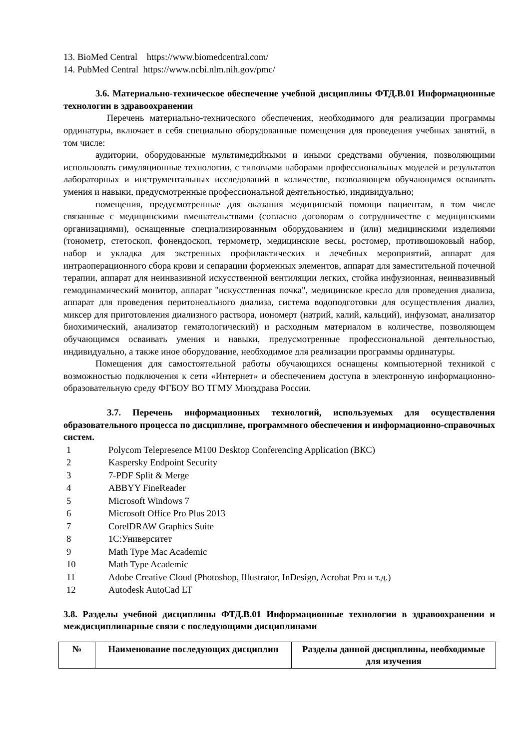13. BioMed Central https://www.biomedcentral.com/
14. PubMed Central https://www.ncbi.nlm.nih.gov/pmc/
3.6. Материально-техническое обеспечение учебной дисциплины ФТД.В.01 Информационные технологии в здравоохранении
Перечень материально-технического обеспечения, необходимого для реализации программы ординатуры, включает в себя специально оборудованные помещения для проведения учебных занятий, в том числе:
аудитории, оборудованные мультимедийными и иными средствами обучения, позволяющими использовать симуляционные технологии, с типовыми наборами профессиональных моделей и результатов лабораторных и инструментальных исследований в количестве, позволяющем обучающимся осваивать умения и навыки, предусмотренные профессиональной деятельностью, индивидуально;
помещения, предусмотренные для оказания медицинской помощи пациентам, в том числе связанные с медицинскими вмешательствами (согласно договорам о сотрудничестве с медицинскими организациями), оснащенные специализированным оборудованием и (или) медицинскими изделиями (тонометр, стетоскоп, фонендоскоп, термометр, медицинские весы, ростомер, противошоковый набор, набор и укладка для экстренных профилактических и лечебных мероприятий, аппарат для интраоперационного сбора крови и сепарации форменных элементов, аппарат для заместительной почечной терапии, аппарат для неинвазивной искусственной вентиляции легких, стойка инфузионная, неинвазивный гемодинамический монитор, аппарат "искусственная почка", медицинское кресло для проведения диализа, аппарат для проведения перитонеального диализа, система водоподготовки для осуществления диализ, миксер для приготовления диализного раствора, иономерт (натрий, калий, кальций), инфузомат, анализатор биохимический, анализатор гематологический) и расходным материалом в количестве, позволяющем обучающимся осваивать умения и навыки, предусмотренные профессиональной деятельностью, индивидуально, а также иное оборудование, необходимое для реализации программы ординатуры.
Помещения для самостоятельной работы обучающихся оснащены компьютерной техникой с возможностью подключения к сети «Интернет» и обеспечением доступа в электронную информационно-образовательную среду ФГБОУ ВО ТГМУ Минздрава России.
3.7. Перечень информационных технологий, используемых для осуществления образовательного процесса по дисциплине, программного обеспечения и информационно-справочных систем.
| 1 | Polycom Telepresence M100 Desktop Conferencing Application (ВКС) |
| 2 | Kaspersky Endpoint Security |
| 3 | 7-PDF Split & Merge |
| 4 | ABBYY FineReader |
| 5 | Microsoft Windows 7 |
| 6 | Microsoft Office Pro Plus 2013 |
| 7 | CorelDRAW Graphics Suite |
| 8 | 1С:Университет |
| 9 | Math Type Mac Academic |
| 10 | Math Type Academic |
| 11 | Adobe Creative Cloud (Photoshop, Illustrator, InDesign, Acrobat Pro и т.д.) |
| 12 | Autodesk AutoCad LT |
3.8. Разделы учебной дисциплины ФТД.В.01 Информационные технологии в здравоохранении и междисциплинарные связи с последующими дисциплинами
| № | Наименование последующих дисциплин | Разделы данной дисциплины, необходимые для изучения |
| --- | --- | --- |